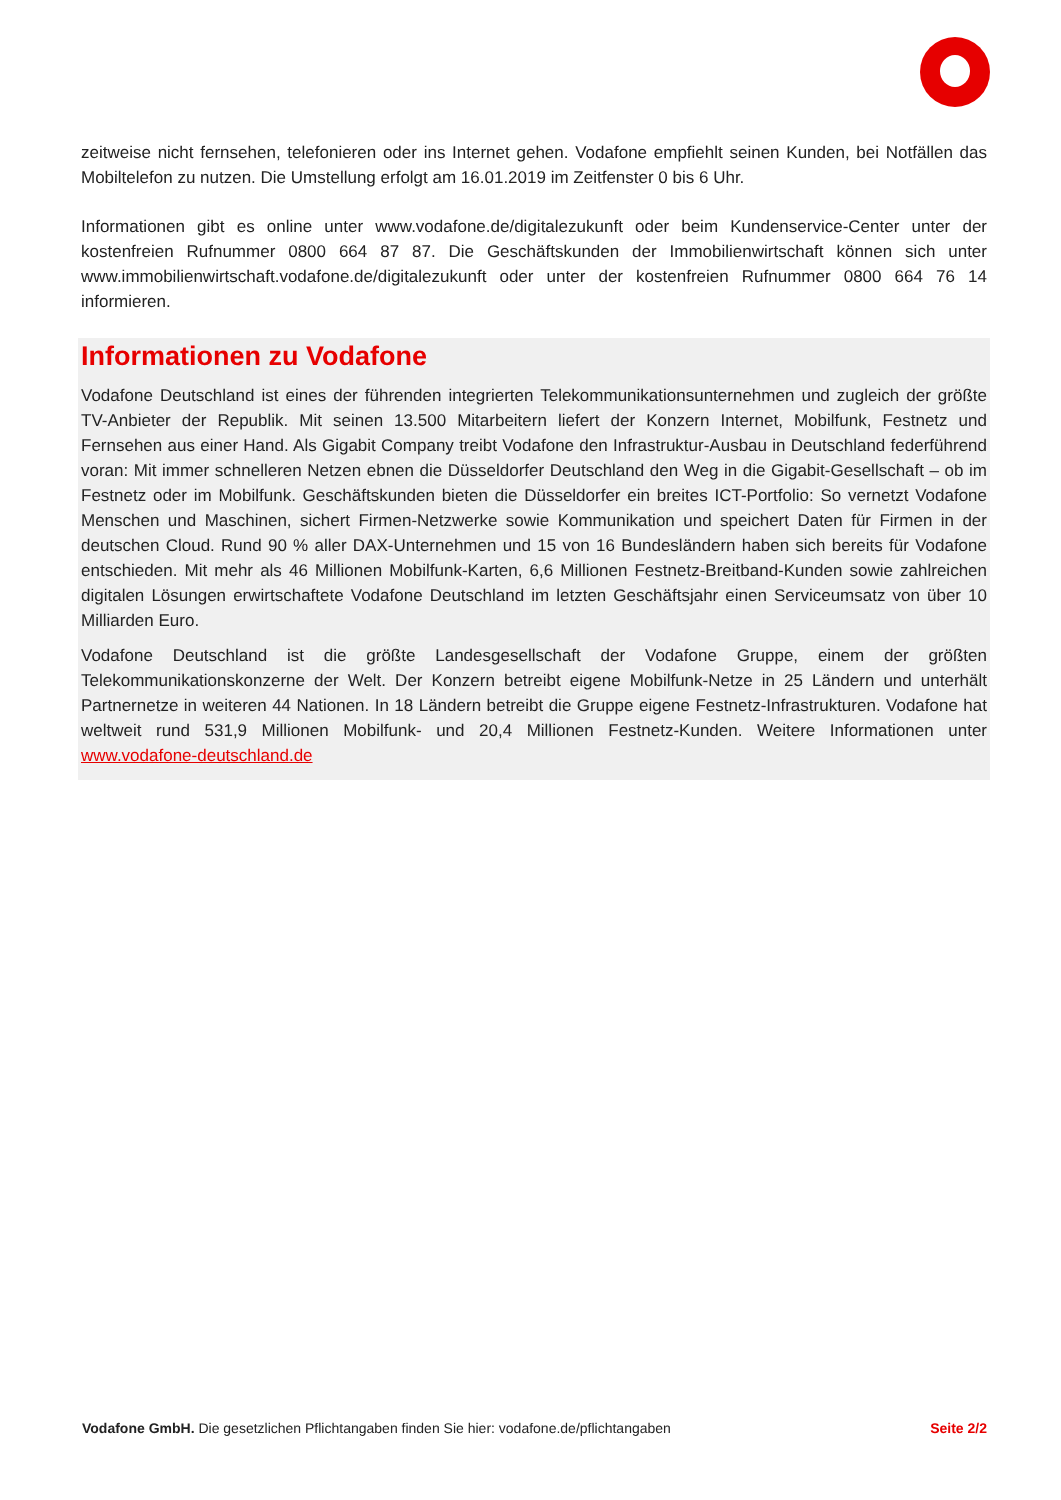zeitweise nicht fernsehen, telefonieren oder ins Internet gehen. Vodafone empfiehlt seinen Kunden, bei Notfällen das Mobiltelefon zu nutzen. Die Umstellung erfolgt am 16.01.2019 im Zeitfenster 0 bis 6 Uhr.
Informationen gibt es online unter www.vodafone.de/digitalezukunft oder beim Kundenservice-Center unter der kostenfreien Rufnummer 0800 664 87 87. Die Geschäftskunden der Immobilienwirtschaft können sich unter www.immobilienwirtschaft.vodafone.de/digitalezukunft oder unter der kostenfreien Rufnummer 0800 664 76 14 informieren.
Informationen zu Vodafone
Vodafone Deutschland ist eines der führenden integrierten Telekommunikationsunternehmen und zugleich der größte TV-Anbieter der Republik. Mit seinen 13.500 Mitarbeitern liefert der Konzern Internet, Mobilfunk, Festnetz und Fernsehen aus einer Hand. Als Gigabit Company treibt Vodafone den Infrastruktur-Ausbau in Deutschland federführend voran: Mit immer schnelleren Netzen ebnen die Düsseldorfer Deutschland den Weg in die Gigabit-Gesellschaft – ob im Festnetz oder im Mobilfunk. Geschäftskunden bieten die Düsseldorfer ein breites ICT-Portfolio: So vernetzt Vodafone Menschen und Maschinen, sichert Firmen-Netzwerke sowie Kommunikation und speichert Daten für Firmen in der deutschen Cloud. Rund 90 % aller DAX-Unternehmen und 15 von 16 Bundesländern haben sich bereits für Vodafone entschieden. Mit mehr als 46 Millionen Mobilfunk-Karten, 6,6 Millionen Festnetz-Breitband-Kunden sowie zahlreichen digitalen Lösungen erwirtschaftete Vodafone Deutschland im letzten Geschäftsjahr einen Serviceumsatz von über 10 Milliarden Euro.
Vodafone Deutschland ist die größte Landesgesellschaft der Vodafone Gruppe, einem der größten Telekommunikationskonzerne der Welt. Der Konzern betreibt eigene Mobilfunk-Netze in 25 Ländern und unterhält Partnernetze in weiteren 44 Nationen. In 18 Ländern betreibt die Gruppe eigene Festnetz-Infrastrukturen. Vodafone hat weltweit rund 531,9 Millionen Mobilfunk- und 20,4 Millionen Festnetz-Kunden. Weitere Informationen unter www.vodafone-deutschland.de
Vodafone GmbH. Die gesetzlichen Pflichtangaben finden Sie hier: vodafone.de/pflichtangaben Seite 2/2